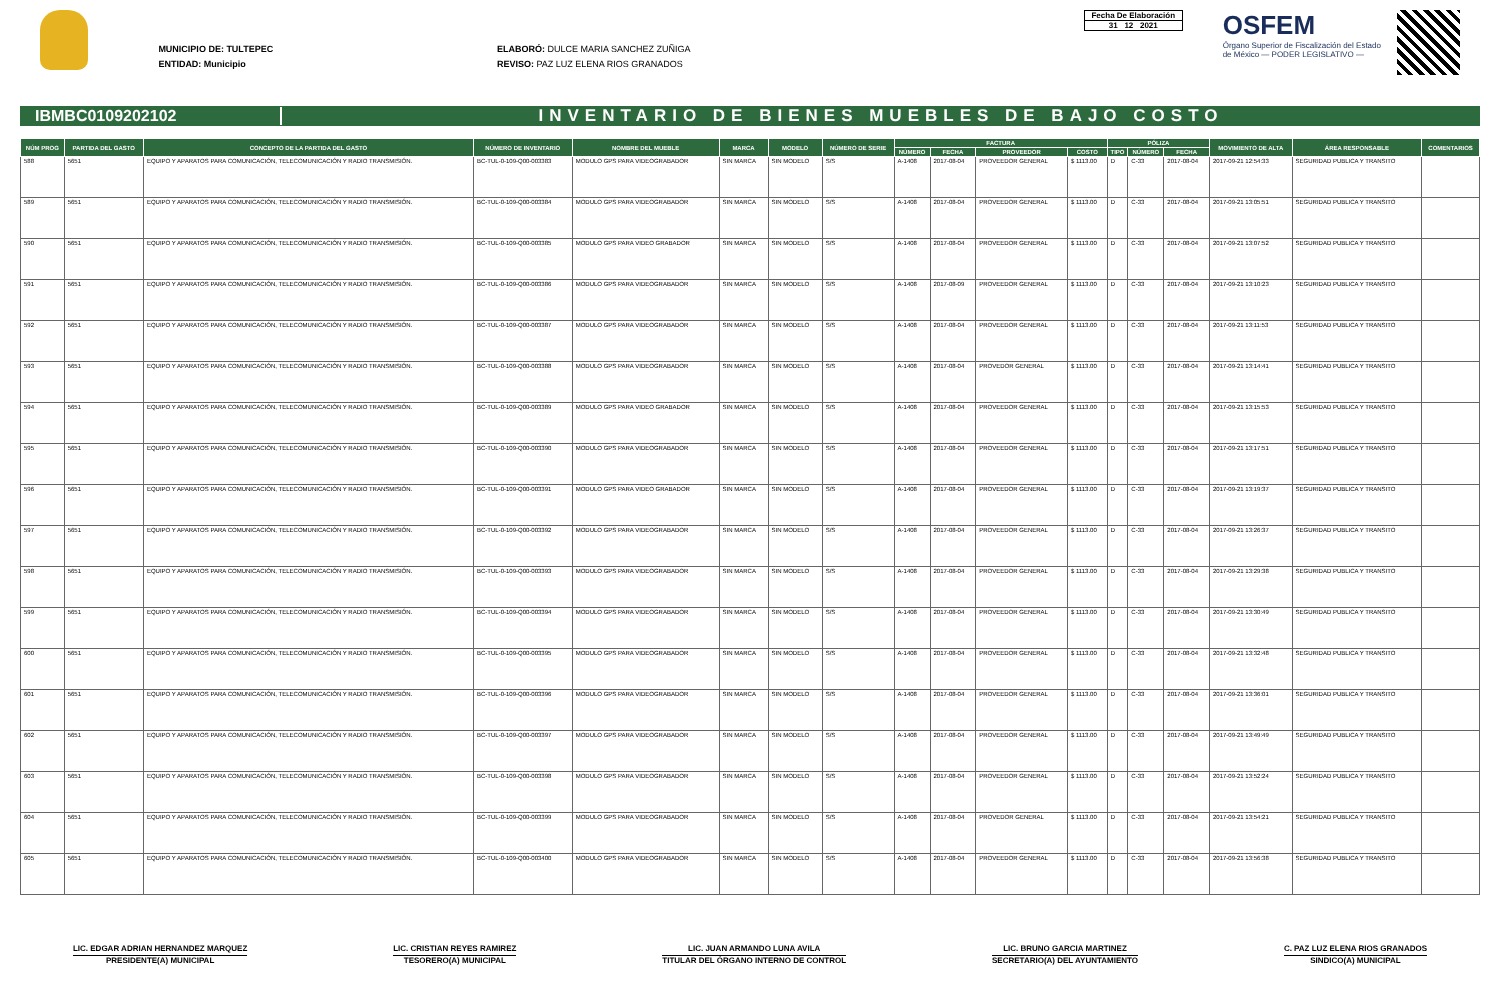MUNICIPIO DE: TULTEPEC
ENTIDAD: Municipio
ELABORÓ: DULCE MARIA SANCHEZ ZUÑIGA
REVISO: PAZ LUZ ELENA RIOS GRANADOS
Fecha De Elaboración
31 12 2021
OSFEM
Órgano Superior de Fiscalización del Estado de México — PODER LEGISLATIVO —
IBMBC0109202102
INVENTARIO DE BIENES MUEBLES DE BAJO COSTO
| NÚM PROG | PARTIDA DEL GASTO | CONCEPTO DE LA PARTIDA DEL GASTO | NÚMERO DE INVENTARIO | NOMBRE DEL MUEBLE | MARCA | MODELO | NÚMERO DE SERIE | FACTURA | | | | PÓLIZA | | | MOVIMIENTO DE ALTA | ÁREA RESPONSABLE | COMENTARIOS |
| --- | --- | --- | --- | --- | --- | --- | --- | --- | --- | --- | --- | --- | --- | --- | --- | --- | --- |
| | | | | | | | | NÚMERO | FECHA | PROVEEDOR | COSTO | TIPO | NÚMERO | FECHA | | | |
| 588 | 5651 | EQUIPO Y APARATOS PARA COMUNICACIÓN, TELECOMUNICACIÓN Y RADIO TRANSMISIÓN. | BC-TUL-0-109-Q00-003383 | MODULO GPS PARA VIDEOGRABADOR | SIN MARCA | SIN MODELO | S/S | A-1408 | 2017-08-04 | PROVEEDOR GENERAL | $ 1113.00 | D | C-33 | 2017-08-04 | 2017-09-21 12:54:33 | SEGURIDAD PUBLICA Y TRANSITO | |
| 589 | 5651 | EQUIPO Y APARATOS PARA COMUNICACIÓN, TELECOMUNICACIÓN Y RADIO TRANSMISIÓN. | BC-TUL-0-109-Q00-003384 | MODULO GPS PARA VIDEOGRABADOR | SIN MARCA | SIN MODELO | S/S | A-1408 | 2017-08-04 | PROVEEDOR GENERAL | $ 1113.00 | D | C-33 | 2017-08-04 | 2017-09-21 13:05:51 | SEGURIDAD PUBLICA Y TRANSITO | |
| 590 | 5651 | EQUIPO Y APARATOS PARA COMUNICACIÓN, TELECOMUNICACIÓN Y RADIO TRANSMISIÓN. | BC-TUL-0-109-Q00-003385 | MODULO GPS PARA VIDEO GRABADOR | SIN MARCA | SIN MODELO | S/S | A-1408 | 2017-08-04 | PROVEEDOR GENERAL | $ 1113.00 | D | C-33 | 2017-08-04 | 2017-09-21 13:07:52 | SEGURIDAD PUBLICA Y TRANSITO | |
| 591 | 5651 | EQUIPO Y APARATOS PARA COMUNICACIÓN, TELECOMUNICACIÓN Y RADIO TRANSMISIÓN. | BC-TUL-0-109-Q00-003386 | MODULO GPS PARA VIDEOGRABADOR | SIN MARCA | SIN MODELO | S/S | A-1408 | 2017-08-09 | PROVEEDOR GENERAL | $ 1113.00 | D | C-33 | 2017-08-04 | 2017-09-21 13:10:23 | SEGURIDAD PUBLICA Y TRANSITO | |
| 592 | 5651 | EQUIPO Y APARATOS PARA COMUNICACIÓN, TELECOMUNICACIÓN Y RADIO TRANSMISIÓN. | BC-TUL-0-109-Q00-003387 | MODULO GPS PARA VIDEOGRABADOR | SIN MARCA | SIN MODELO | S/S | A-1408 | 2017-08-04 | PROVEEDOR GENERAL | $ 1113.00 | D | C-33 | 2017-08-04 | 2017-09-21 13:11:53 | SEGURIDAD PUBLICA Y TRANSITO | |
| 593 | 5651 | EQUIPO Y APARATOS PARA COMUNICACIÓN, TELECOMUNICACIÓN Y RADIO TRANSMISIÓN. | BC-TUL-0-109-Q00-003388 | MODULO GPS PARA VIDEOGRABADOR | SIN MARCA | SIN MODELO | S/S | A-1408 | 2017-08-04 | PROVEDOR GENERAL | $ 1113.00 | D | C-33 | 2017-08-04 | 2017-09-21 13:14:41 | SEGURIDAD PUBLICA Y TRANSITO | |
| 594 | 5651 | EQUIPO Y APARATOS PARA COMUNICACIÓN, TELECOMUNICACIÓN Y RADIO TRANSMISIÓN. | BC-TUL-0-109-Q00-003389 | MODULO GPS PARA VIDEO GRABADOR | SIN MARCA | SIN MODELO | S/S | A-1408 | 2017-08-04 | PROVEEDOR GENERAL | $ 1113.00 | D | C-33 | 2017-08-04 | 2017-09-21 13:15:53 | SEGURIDAD PUBLICA Y TRANSITO | |
| 595 | 5651 | EQUIPO Y APARATOS PARA COMUNICACIÓN, TELECOMUNICACIÓN Y RADIO TRANSMISIÓN. | BC-TUL-0-109-Q00-003390 | MODULO GPS PARA VIDEOGRABADOR | SIN MARCA | SIN MODELO | S/S | A-1408 | 2017-08-04 | PROVEEDOR GENERAL | $ 1113.00 | D | C-33 | 2017-08-04 | 2017-09-21 13:17:51 | SEGURIDAD PUBLICA Y TRANSITO | |
| 596 | 5651 | EQUIPO Y APARATOS PARA COMUNICACIÓN, TELECOMUNICACIÓN Y RADIO TRANSMISIÓN. | BC-TUL-0-109-Q00-003391 | MODULO GPS PARA VIDEO GRABADOR | SIN MARCA | SIN MODELO | S/S | A-1408 | 2017-08-04 | PROVEEDOR GENERAL | $ 1113.00 | D | C-33 | 2017-08-04 | 2017-09-21 13:19:37 | SEGURIDAD PUBLICA Y TRANSITO | |
| 597 | 5651 | EQUIPO Y APARATOS PARA COMUNICACIÓN, TELECOMUNICACIÓN Y RADIO TRANSMISIÓN. | BC-TUL-0-109-Q00-003392 | MODULO GPS PARA VIDEOGRABADOR | SIN MARCA | SIN MODELO | S/S | A-1408 | 2017-08-04 | PROVEEDOR GENERAL | $ 1113.00 | D | C-33 | 2017-08-04 | 2017-09-21 13:26:37 | SEGURIDAD PUBLICA Y TRANSITO | |
| 598 | 5651 | EQUIPO Y APARATOS PARA COMUNICACIÓN, TELECOMUNICACIÓN Y RADIO TRANSMISIÓN. | BC-TUL-0-109-Q00-003393 | MODULO GPS PARA VIDEOGRABADOR | SIN MARCA | SIN MODELO | S/S | A-1408 | 2017-08-04 | PROVEEDOR GENERAL | $ 1113.00 | D | C-33 | 2017-08-04 | 2017-09-21 13:29:38 | SEGURIDAD PUBLICA Y TRANSITO | |
| 599 | 5651 | EQUIPO Y APARATOS PARA COMUNICACIÓN, TELECOMUNICACIÓN Y RADIO TRANSMISIÓN. | BC-TUL-0-109-Q00-003394 | MODULO GPS PARA VIDEOGRABADOR | SIN MARCA | SIN MODELO | S/S | A-1408 | 2017-08-04 | PROVEEDOR GENERAL | $ 1113.00 | D | C-33 | 2017-08-04 | 2017-09-21 13:30:49 | SEGURIDAD PUBLICA Y TRANSITO | |
| 600 | 5651 | EQUIPO Y APARATOS PARA COMUNICACIÓN, TELECOMUNICACIÓN Y RADIO TRANSMISIÓN. | BC-TUL-0-109-Q00-003395 | MODULO GPS PARA VIDEOGRABADOR | SIN MARCA | SIN MODELO | S/S | A-1408 | 2017-08-04 | PROVEEDOR GENERAL | $ 1113.00 | D | C-33 | 2017-08-04 | 2017-09-21 13:32:48 | SEGURIDAD PUBLICA Y TRANSITO | |
| 601 | 5651 | EQUIPO Y APARATOS PARA COMUNICACIÓN, TELECOMUNICACIÓN Y RADIO TRANSMISIÓN. | BC-TUL-0-109-Q00-003396 | MODULO GPS PARA VIDEOGRABADOR | SIN MARCA | SIN MODELO | S/S | A-1408 | 2017-08-04 | PROVEEDOR GENERAL | $ 1113.00 | D | C-33 | 2017-08-04 | 2017-09-21 13:36:01 | SEGURIDAD PUBLICA Y TRANSITO | |
| 602 | 5651 | EQUIPO Y APARATOS PARA COMUNICACIÓN, TELECOMUNICACIÓN Y RADIO TRANSMISIÓN. | BC-TUL-0-109-Q00-003397 | MODULO GPS PARA VIDEOGRABADOR | SIN MARCA | SIN MODELO | S/S | A-1408 | 2017-08-04 | PROVEEDOR GENERAL | $ 1113.00 | D | C-33 | 2017-08-04 | 2017-09-21 13:49:49 | SEGURIDAD PUBLICA Y TRANSITO | |
| 603 | 5651 | EQUIPO Y APARATOS PARA COMUNICACIÓN, TELECOMUNICACIÓN Y RADIO TRANSMISIÓN. | BC-TUL-0-109-Q00-003398 | MODULO GPS PARA VIDEOGRABADOR | SIN MARCA | SIN MODELO | S/S | A-1408 | 2017-08-04 | PROVEEDOR GENERAL | $ 1113.00 | D | C-33 | 2017-08-04 | 2017-09-21 13:52:24 | SEGURIDAD PUBLICA Y TRANSITO | |
| 604 | 5651 | EQUIPO Y APARATOS PARA COMUNICACIÓN, TELECOMUNICACIÓN Y RADIO TRANSMISIÓN. | BC-TUL-0-109-Q00-003399 | MODULO GPS PARA VIDEOGRABADOR | SIN MARCA | SIN MODELO | S/S | A-1408 | 2017-08-04 | PROVEDOR GENERAL | $ 1113.00 | D | C-33 | 2017-08-04 | 2017-09-21 13:54:21 | SEGURIDAD PUBLICA Y TRANSITO | |
| 605 | 5651 | EQUIPO Y APARATOS PARA COMUNICACIÓN, TELECOMUNICACIÓN Y RADIO TRANSMISIÓN. | BC-TUL-0-109-Q00-003400 | MODULO GPS PARA VIDEOGRABADOR | SIN MARCA | SIN MODELO | S/S | A-1408 | 2017-08-04 | PROVEEDOR GENERAL | $ 1113.00 | D | C-33 | 2017-08-04 | 2017-09-21 13:56:38 | SEGURIDAD PUBLICA Y TRANSITO | |
LIC. EDGAR ADRIAN HERNANDEZ MARQUEZ
PRESIDENTE(A) MUNICIPAL
LIC. CRISTIAN REYES RAMIREZ
TESORERO(A) MUNICIPAL
LIC. JUAN ARMANDO LUNA AVILA
TITULAR DEL ÓRGANO INTERNO DE CONTROL
LIC. BRUNO GARCIA MARTINEZ
SECRETARIO(A) DEL AYUNTAMIENTO
C. PAZ LUZ ELENA RIOS GRANADOS
SINDICO(A) MUNICIPAL